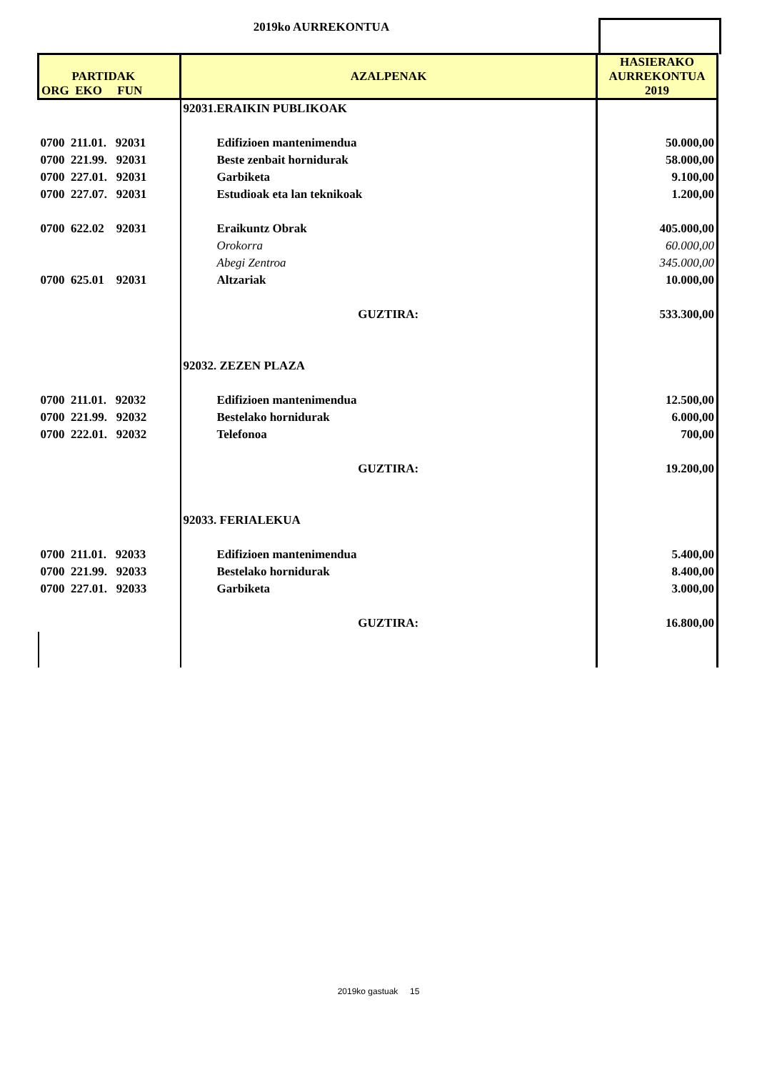2019ko AURREKONTUA
| PARTIDAK ORG EKO FUN | AZALPENAK | HASIERAKO AURREKONTUA 2019 |
| --- | --- | --- |
| | 92031.ERAIKIN PUBLIKOAK | |
| 0700 211.01. 92031 | Edifizioen mantenimendua | 50.000,00 |
| 0700 221.99. 92031 | Beste zenbait hornidurak | 58.000,00 |
| 0700 227.01. 92031 | Garbiketa | 9.100,00 |
| 0700 227.07. 92031 | Estudioak eta lan teknikoak | 1.200,00 |
| 0700 622.02 92031 | Eraikuntz Obrak | 405.000,00 |
| | Orokorra | 60.000,00 |
| | Abegi Zentroa | 345.000,00 |
| 0700 625.01 92031 | Altzariak | 10.000,00 |
| | GUZTIRA: | 533.300,00 |
| | 92032. ZEZEN PLAZA | |
| 0700 211.01. 92032 | Edifizioen mantenimendua | 12.500,00 |
| 0700 221.99. 92032 | Bestelako hornidurak | 6.000,00 |
| 0700 222.01. 92032 | Telefonoa | 700,00 |
| | GUZTIRA: | 19.200,00 |
| | 92033. FERIALEKUA | |
| 0700 211.01. 92033 | Edifizioen mantenimendua | 5.400,00 |
| 0700 221.99. 92033 | Bestelako hornidurak | 8.400,00 |
| 0700 227.01. 92033 | Garbiketa | 3.000,00 |
| | GUZTIRA: | 16.800,00 |
2019ko gastuak 15